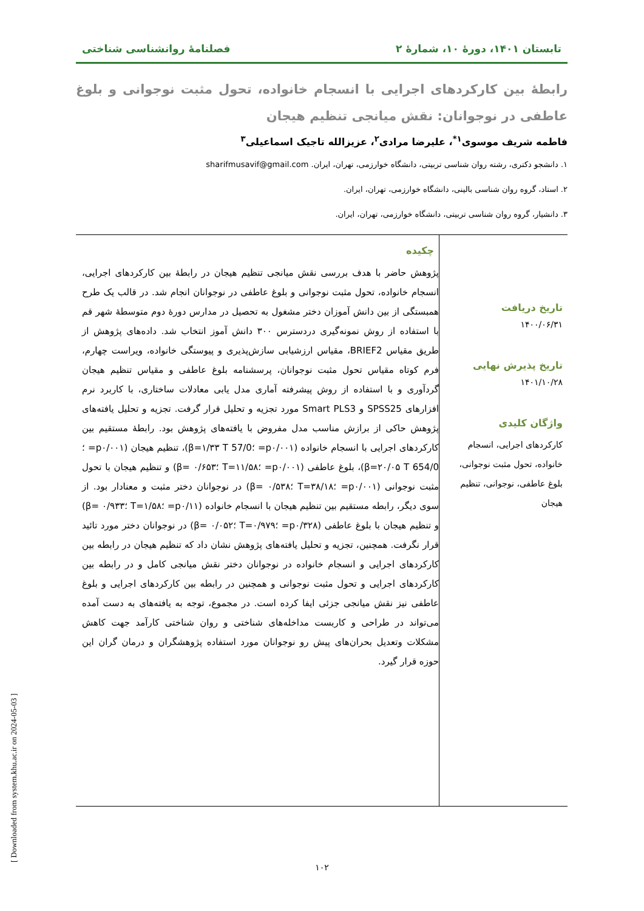تابستان ۱۴۰۱، دورۀ ۱۰، شمارۀ ۲ فصلنامۀ روانشناسی شناختی
رابطۀ بین کارکردهای اجرایی با انسجام خانواده، تحول مثبت نوجوانی و بلوغ عاطفی در نوجوانان: نقش میانجی تنظیم هیجان
فاطمه شریف موسوی<sup>۱*</sup>، علیرضا مرادی<sup>۲</sup>، عزیزالله تاجیک اسماعیلی<sup>۳</sup>
۱. دانشجو دکتری، رشته روان شناسی تربیتی، دانشگاه خوارزمی، تهران، ایران. sharifmusavif@gmail.com
۲. استاد، گروه روان شناسی بالینی، دانشگاه خوارزمی، تهران، ایران.
۳. دانشیار، گروه روان شناسی تربیتی، دانشگاه خوارزمی، تهران، ایران.
تاریخ دریافت
۱۴۰۰/۰۶/۳۱
تاریخ پذیرش نهایی
۱۴۰۱/۱۰/۲۸
واژگان کلیدی
کارکردهای اجرایی، انسجام خانواده، تحول مثبت نوجوانی، بلوغ عاطفی، نوجوانی، تنظیم هیجان
چکیده
پژوهش حاضر با هدف بررسی نقش میانجی تنظیم هیجان در رابطۀ بین کارکردهای اجرایی، انسجام خانواده، تحول مثبت نوجوانی و بلوغ عاطفی در نوجوانان انجام شد. در قالب یک طرح همبستگی از بین دانش آموزان دختر مشغول به تحصیل در مدارس دورۀ دوم متوسطۀ شهر قم با استفاده از روش نمونه‌گیری دردسترس ۳۰۰ دانش آموز انتخاب شد. داده‌های پژوهش از طریق مقیاس BRIEF2، مقیاس ارزشیابی سازش‌پذیری و پیوستگی خانواده، ویراست چهارم، فرم کوتاه مقیاس تحول مثبت نوجوانان، پرسشنامه بلوغ عاطفی و مقیاس تنظیم هیجان گردآوری و با استفاده از روش پیشرفته آماری مدل یابی معادلات ساختاری، با کاربرد نرم افزارهای SPSS25 و Smart PLS3 مورد تجزیه و تحلیل قرار گرفت. تجزیه و تحلیل یافته‌های پژوهش حاکی از برازش مناسب مدل مفروض با یافته‌های پژوهش بود. رابطۀ مستقیم بین کارکردهای اجرایی با انسجام خانواده (p۰/۰۰۱= ؛β=۱/۳۳ T 57/0)، تنظیم هیجان (p۰/۰۰۱= ؛β=۲۰/۰۵ T 654/0)، بلوغ عاطفی (p۰/۰۰۱= ؛T=۱۱/۵۸ ؛β= ۰/۶۵۳) و تنظیم هیجان با تحول مثبت نوجوانی (p۰/۰۰۱= ؛T=۳۸/۱۸ ؛β= ۰/۵۳۸) در نوجوانان دختر مثبت و معنادار بود. از سوی دیگر، رابطه مستقیم بین تنظیم هیجان با انسجام خانواده (p۰/۱۱= ؛T=۱/۵۸ ؛β= ۰/۹۳۳) و تنظیم هیجان با بلوغ عاطفی (p۰/۳۲۸= ؛T=۰/۹۷۹ ؛β= ۰/۰۵۲) در نوجوانان دختر مورد تائید قرار نگرفت. همچنین، تجزیه و تحلیل یافته‌های پژوهش نشان داد که تنظیم هیجان در رابطه بین کارکردهای اجرایی و انسجام خانواده در نوجوانان دختر نقش میانجی کامل و در رابطه بین کارکردهای اجرایی و تحول مثبت نوجوانی و همچنین در رابطه بین کارکردهای اجرایی و بلوغ عاطفی نیز نقش میانجی جزئی ایفا کرده است. در مجموع، توجه به یافته‌های به دست آمده می‌تواند در طراحی و کاربست مداخله‌های شناختی و روان شناختی کارآمد جهت کاهش مشکلات وتعدیل بحران‌های پیش رو نوجوانان مورد استفاده پژوهشگران و درمان گران این حوزه قرار گیرد.
۱۰۲ [ Downloaded from system.khu.ac.ir on 2024-05-03 ]